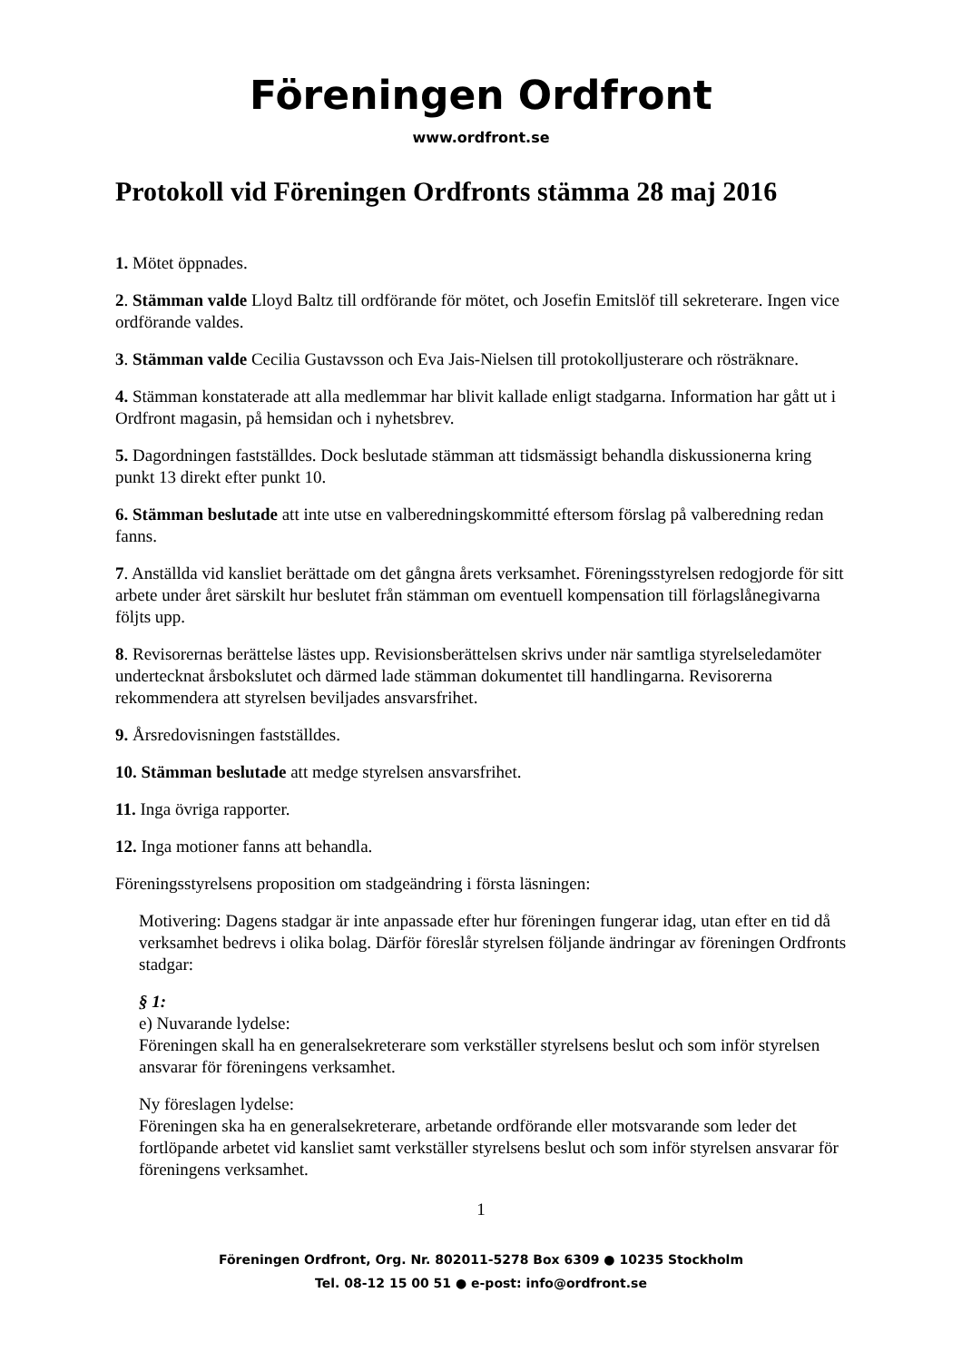Föreningen Ordfront
www.ordfront.se
Protokoll vid Föreningen Ordfronts stämma 28 maj 2016
1. Mötet öppnades.
2. Stämman valde Lloyd Baltz till ordförande för mötet, och Josefin Emitslöf till sekreterare. Ingen vice ordförande valdes.
3. Stämman valde Cecilia Gustavsson och Eva Jais-Nielsen till protokolljusterare och rösträknare.
4. Stämman konstaterade att alla medlemmar har blivit kallade enligt stadgarna. Information har gått ut i Ordfront magasin, på hemsidan och i nyhetsbrev.
5. Dagordningen fastställdes. Dock beslutade stämman att tidsmässigt behandla diskussionerna kring punkt 13 direkt efter punkt 10.
6. Stämman beslutade att inte utse en valberedningskommitté eftersom förslag på valberedning redan fanns.
7. Anställda vid kansliet berättade om det gångna årets verksamhet. Föreningsstyrelsen redogjorde för sitt arbete under året särskilt hur beslutet från stämman om eventuell kompensation till förlagslånegivarna följts upp.
8. Revisorernas berättelse lästes upp. Revisionsberättelsen skrivs under när samtliga styrelseledamöter undertecknat årsbokslutet och därmed lade stämman dokumentet till handlingarna. Revisorerna rekommendera att styrelsen beviljades ansvarsfrihet.
9. Årsredovisningen fastställdes.
10. Stämman beslutade att medge styrelsen ansvarsfrihet.
11. Inga övriga rapporter.
12. Inga motioner fanns att behandla.
Föreningsstyrelsens proposition om stadgeändring i första läsningen:
Motivering: Dagens stadgar är inte anpassade efter hur föreningen fungerar idag, utan efter en tid då verksamhet bedrevs i olika bolag. Därför föreslår styrelsen följande ändringar av föreningen Ordfronts stadgar:
§ 1:
e) Nuvarande lydelse:
Föreningen skall ha en generalsekreterare som verkställer styrelsens beslut och som inför styrelsen ansvarar för föreningens verksamhet.
Ny föreslagen lydelse:
Föreningen ska ha en generalsekreterare, arbetande ordförande eller motsvarande som leder det fortlöpande arbetet vid kansliet samt verkställer styrelsens beslut och som inför styrelsen ansvarar för föreningens verksamhet.
1
Föreningen Ordfront, Org. Nr. 802011-5278 Box 6309 ● 10235 Stockholm
Tel. 08-12 15 00 51 ● e-post: info@ordfront.se